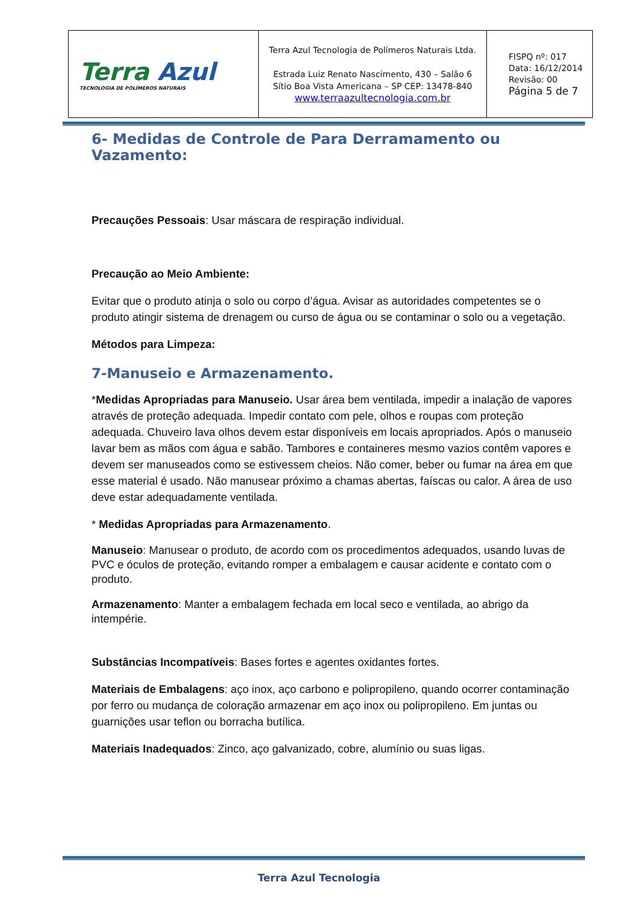| Terra Azul TECNOLOGIA DE POLÍMEROS NATURAIS | Terra Azul Tecnologia de Polímeros Naturais Ltda. Estrada Luiz Renato Nascimento, 430 – Salão 6 Sítio Boa Vista Americana – SP CEP: 13478-840 www.terraazultecnologia.com.br | FISPQ nº: 017 Data: 16/12/2014 Revisão: 00 Página 5 de 7 |
6- Medidas de Controle de Para Derramamento ou Vazamento:
Precauções Pessoais: Usar máscara de respiração individual.
Precaução ao Meio Ambiente:
Evitar que o produto atinja o solo ou corpo d’água. Avisar as autoridades competentes se o produto atingir sistema de drenagem ou curso de água ou se contaminar o solo ou a vegetação.
Métodos para Limpeza:
7-Manuseio e Armazenamento.
*Medidas Apropriadas para Manuseio. Usar área bem ventilada, impedir a inalação de vapores através de proteção adequada. Impedir contato com pele, olhos e roupas com proteção adequada. Chuveiro lava olhos devem estar disponíveis em locais apropriados. Após o manuseio lavar bem as mãos com água e sabão. Tambores e containeres mesmo vazios contêm vapores e devem ser manuseados como se estivessem cheios. Não comer, beber ou fumar na área em que esse material é usado. Não manusear próximo a chamas abertas, faíscas ou calor. A área de uso deve estar adequadamente ventilada.
* Medidas Apropriadas para Armazenamento.
Manuseio: Manusear o produto, de acordo com os procedimentos adequados, usando luvas de PVC e óculos de proteção, evitando romper a embalagem e causar acidente e contato com o produto.
Armazenamento: Manter a embalagem fechada em local seco e ventilada, ao abrigo da intempérie.
Substâncias Incompatíveis: Bases fortes e agentes oxidantes fortes.
Materiais de Embalagens: aço inox, aço carbono e polipropileno, quando ocorrer contaminação por ferro ou mudança de coloração armazenar em aço inox ou polipropileno. Em juntas ou guarnições usar teflon ou borracha butílica.
Materiais Inadequados: Zinco, aço galvanizado, cobre, alumínio ou suas ligas.
Terra Azul Tecnologia